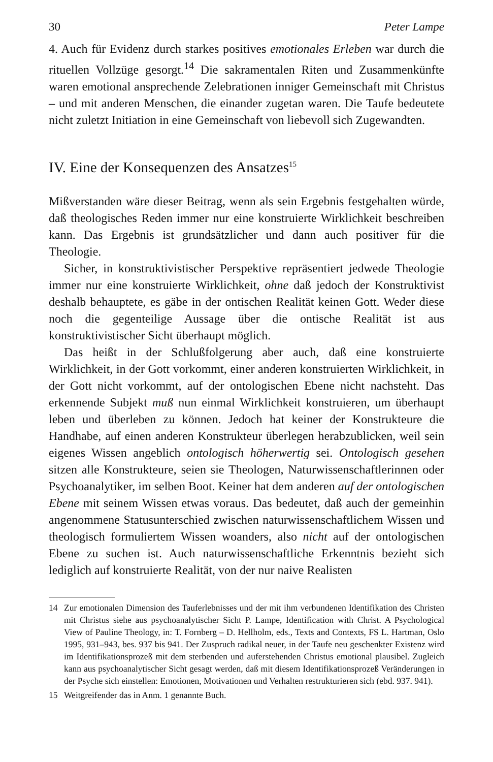30 Peter Lampe
4. Auch für Evidenz durch starkes positives emotionales Erleben war durch die rituellen Vollzüge gesorgt.<sup>14</sup> Die sakramentalen Riten und Zusammenkünfte waren emotional ansprechende Zelebrationen inniger Gemeinschaft mit Christus – und mit anderen Menschen, die einander zugetan waren. Die Taufe bedeutete nicht zuletzt Initiation in eine Gemeinschaft von liebevoll sich Zugewandten.
IV. Eine der Konsequenzen des Ansatzes<sup>15</sup>
Mißverstanden wäre dieser Beitrag, wenn als sein Ergebnis festgehalten würde, daß theologisches Reden immer nur eine konstruierte Wirklichkeit beschreiben kann. Das Ergebnis ist grundsätzlicher und dann auch positiver für die Theologie.
Sicher, in konstruktivistischer Perspektive repräsentiert jedwede Theologie immer nur eine konstruierte Wirklichkeit, ohne daß jedoch der Konstruktivist deshalb behauptete, es gäbe in der ontischen Realität keinen Gott. Weder diese noch die gegenteilige Aussage über die ontische Realität ist aus konstruktivistischer Sicht überhaupt möglich.
Das heißt in der Schlußfolgerung aber auch, daß eine konstruierte Wirklichkeit, in der Gott vorkommt, einer anderen konstruierten Wirklichkeit, in der Gott nicht vorkommt, auf der ontologischen Ebene nicht nachsteht. Das erkennende Subjekt muß nun einmal Wirklichkeit konstruieren, um überhaupt leben und überleben zu können. Jedoch hat keiner der Konstrukteure die Handhabe, auf einen anderen Konstrukteur überlegen herabzublicken, weil sein eigenes Wissen angeblich ontologisch höherwertig sei. Ontologisch gesehen sitzen alle Konstrukteure, seien sie Theologen, Naturwissenschaftlerinnen oder Psychoanalytiker, im selben Boot. Keiner hat dem anderen auf der ontologischen Ebene mit seinem Wissen etwas voraus. Das bedeutet, daß auch der gemeinhin angenommene Statusunterschied zwischen naturwissenschaftlichem Wissen und theologisch formuliertem Wissen woanders, also nicht auf der ontologischen Ebene zu suchen ist. Auch naturwissenschaftliche Erkenntnis bezieht sich lediglich auf konstruierte Realität, von der nur naive Realisten
14 Zur emotionalen Dimension des Tauferlebnisses und der mit ihm verbundenen Identifikation des Christen mit Christus siehe aus psychoanalytischer Sicht P. Lampe, Identification with Christ. A Psychological View of Pauline Theology, in: T. Fornberg – D. Hellholm, eds., Texts and Contexts, FS L. Hartman, Oslo 1995, 931–943, bes. 937 bis 941. Der Zuspruch radikal neuer, in der Taufe neu geschenkter Existenz wird im Identifikationsprozeß mit dem sterbenden und auferstehenden Christus emotional plausibel. Zugleich kann aus psychoanalytischer Sicht gesagt werden, daß mit diesem Identifikationsprozeß Veränderungen in der Psyche sich einstellen: Emotionen, Motivationen und Verhalten restrukturieren sich (ebd. 937. 941).
15 Weitgreifender das in Anm. 1 genannte Buch.